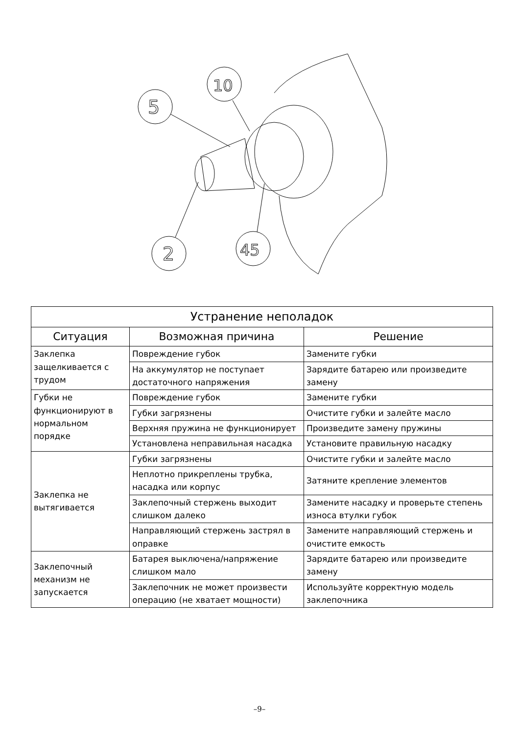5
10
2
45
| Устранение неполадок | | |
| --- | --- | --- |
| Ситуация | Возможная причина | Решение |
| Заклепка защелкивается с трудом | Повреждение губок | Замените губки |
| | На аккумулятор не поступает достаточного напряжения | Зарядите батарею или произведите замену |
| Губки не функционируют в нормальном порядке | Повреждение губок | Замените губки |
| | Губки загрязнены | Очистите губки и залейте масло |
| | Верхняя пружина не функционирует | Произведите замену пружины |
| | Установлена неправильная насадка | Установите правильную насадку |
| Заклепка не вытягивается | Губки загрязнены | Очистите губки и залейте масло |
| | Неплотно прикреплены трубка, насадка или корпус | Затяните крепление элементов |
| | Заклепочный стержень выходит слишком далеко | Замените насадку и проверьте степень износа втулки губок |
| | Направляющий стержень застрял в оправке | Замените направляющий стержень и очистите емкость |
| Заклепочный механизм не запускается | Батарея выключена/напряжение слишком мало | Зарядите батарею или произведите замену |
| | Заклепочник не может произвести операцию (не хватает мощности) | Используйте корректную модель заклепочника |
–9–